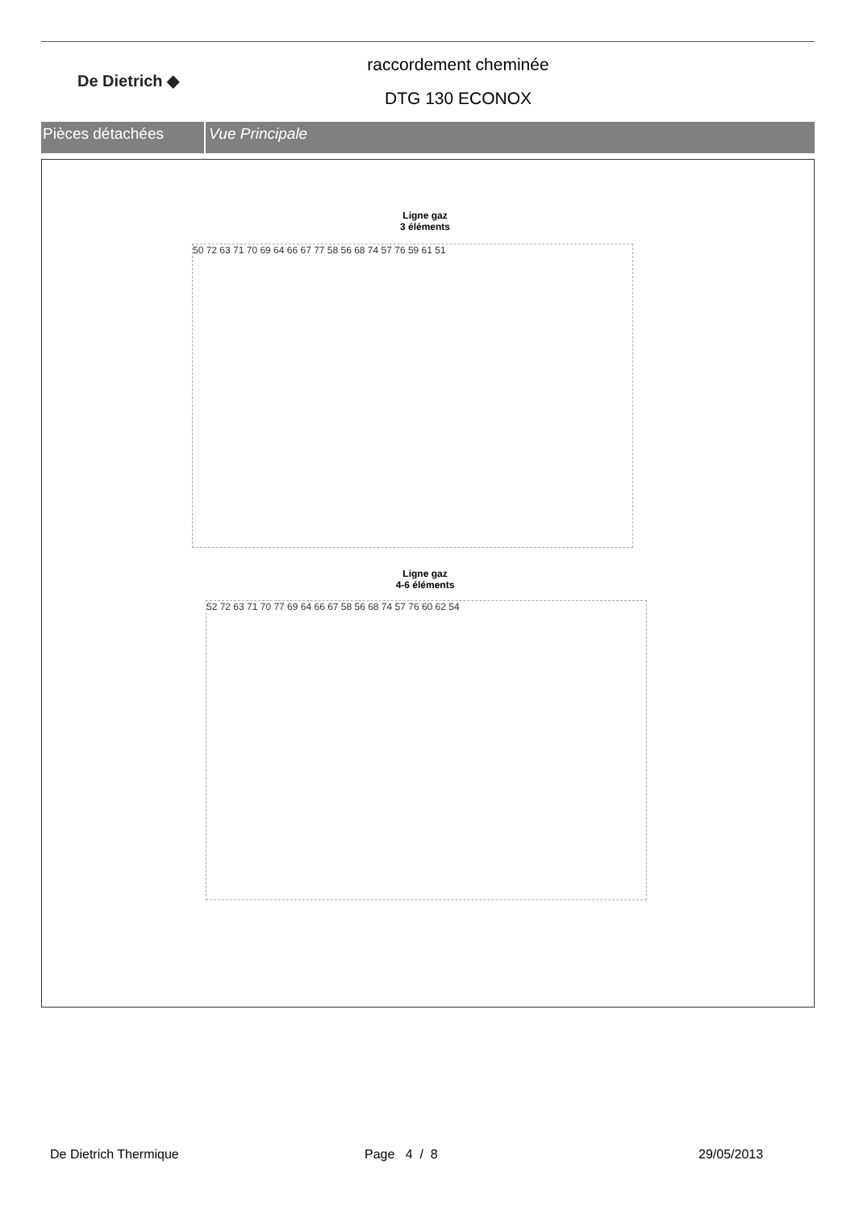De Dietrich ◆
raccordement cheminée
DTG 130 ECONOX
Pièces détachées Vue Principale
Ligne gaz
3 éléments
50 72 63 71 70 69 64 66 67 77 58 56 68 74 57 76 59 61 51
Ligne gaz
4-6 éléments
52 72 63 71 70 77 69 64 66 67 58 56 68 74 57 76 60 62 54
De Dietrich Thermique Page 4 / 8 29/05/2013